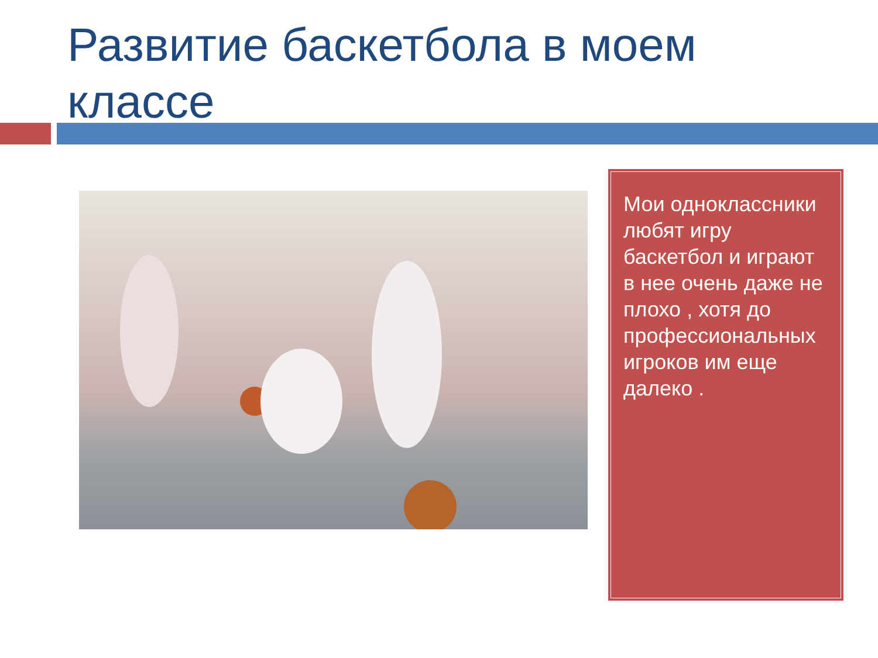Развитие баскетбола в моем классе
Мои одноклассники любят игру баскетбол и играют в нее очень даже не плохо , хотя до профессиональных игроков им еще далеко .